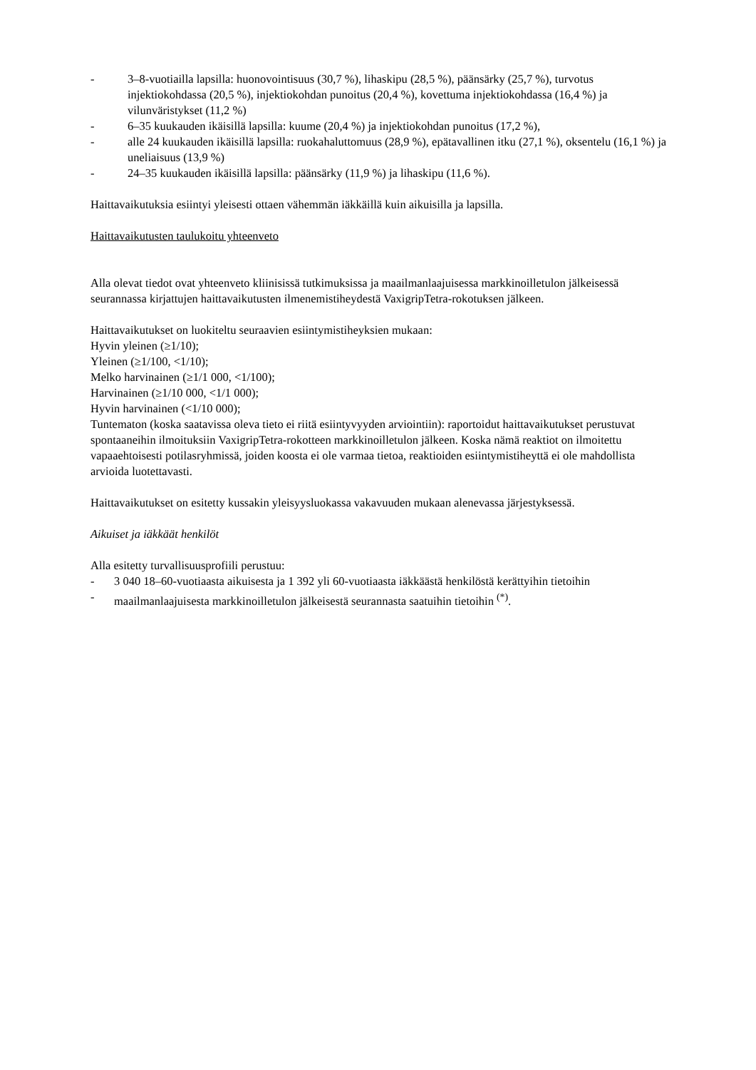- 3–8-vuotiailla lapsilla: huonovointisuus (30,7 %), lihaskipu (28,5 %), päänsärky (25,7 %), turvotus injektiokohdassa (20,5 %), injektiokohdan punoitus (20,4 %), kovettuma injektiokohdassa (16,4 %) ja vilunväristykset (11,2 %)
- 6–35 kuukauden ikäisillä lapsilla: kuume (20,4 %) ja injektiokohdan punoitus (17,2 %),
- alle 24 kuukauden ikäisillä lapsilla: ruokahaluttomuus (28,9 %), epätavallinen itku (27,1 %), oksentelu (16,1 %) ja uneliaisuus (13,9 %)
- 24–35 kuukauden ikäisillä lapsilla: päänsärky (11,9 %) ja lihaskipu (11,6 %).
Haittavaikutuksia esiintyi yleisesti ottaen vähemmän iäkkäillä kuin aikuisilla ja lapsilla.
Haittavaikutusten taulukoitu yhteenveto
Alla olevat tiedot ovat yhteenveto kliinisissä tutkimuksissa ja maailmanlaajuisessa markkinoilletulon jälkeisessä seurannassa kirjattujen haittavaikutusten ilmenemistiheydestä VaxigripTetra-rokotuksen jälkeen.
Haittavaikutukset on luokiteltu seuraavien esiintymistiheyksien mukaan:
Hyvin yleinen (≥1/10);
Yleinen (≥1/100, <1/10);
Melko harvinainen (≥1/1 000, <1/100);
Harvinainen (≥1/10 000, <1/1 000);
Hyvin harvinainen (<1/10 000);
Tuntematon (koska saatavissa oleva tieto ei riitä esiintyvyyden arviointiin): raportoidut haittavaikutukset perustuvat spontaaneihin ilmoituksiin VaxigripTetra-rokotteen markkinoilletulon jälkeen. Koska nämä reaktiot on ilmoitettu vapaaehtoisesti potilasryhmissä, joiden koosta ei ole varmaa tietoa, reaktioiden esiintymistiheyttä ei ole mahdollista arvioida luotettavasti.
Haittavaikutukset on esitetty kussakin yleisyysluokassa vakavuuden mukaan alenevassa järjestyksessä.
Aikuiset ja iäkkäät henkilöt
Alla esitetty turvallisuusprofiili perustuu:
- 3 040 18–60-vuotiaasta aikuisesta ja 1 392 yli 60-vuotiaasta iäkkäästä henkilöstä kerättyihin tietoihin
- maailmanlaajuisesta markkinoilletulon jälkeisestä seurannasta saatuihin tietoihin <sup>(*)</sup>.